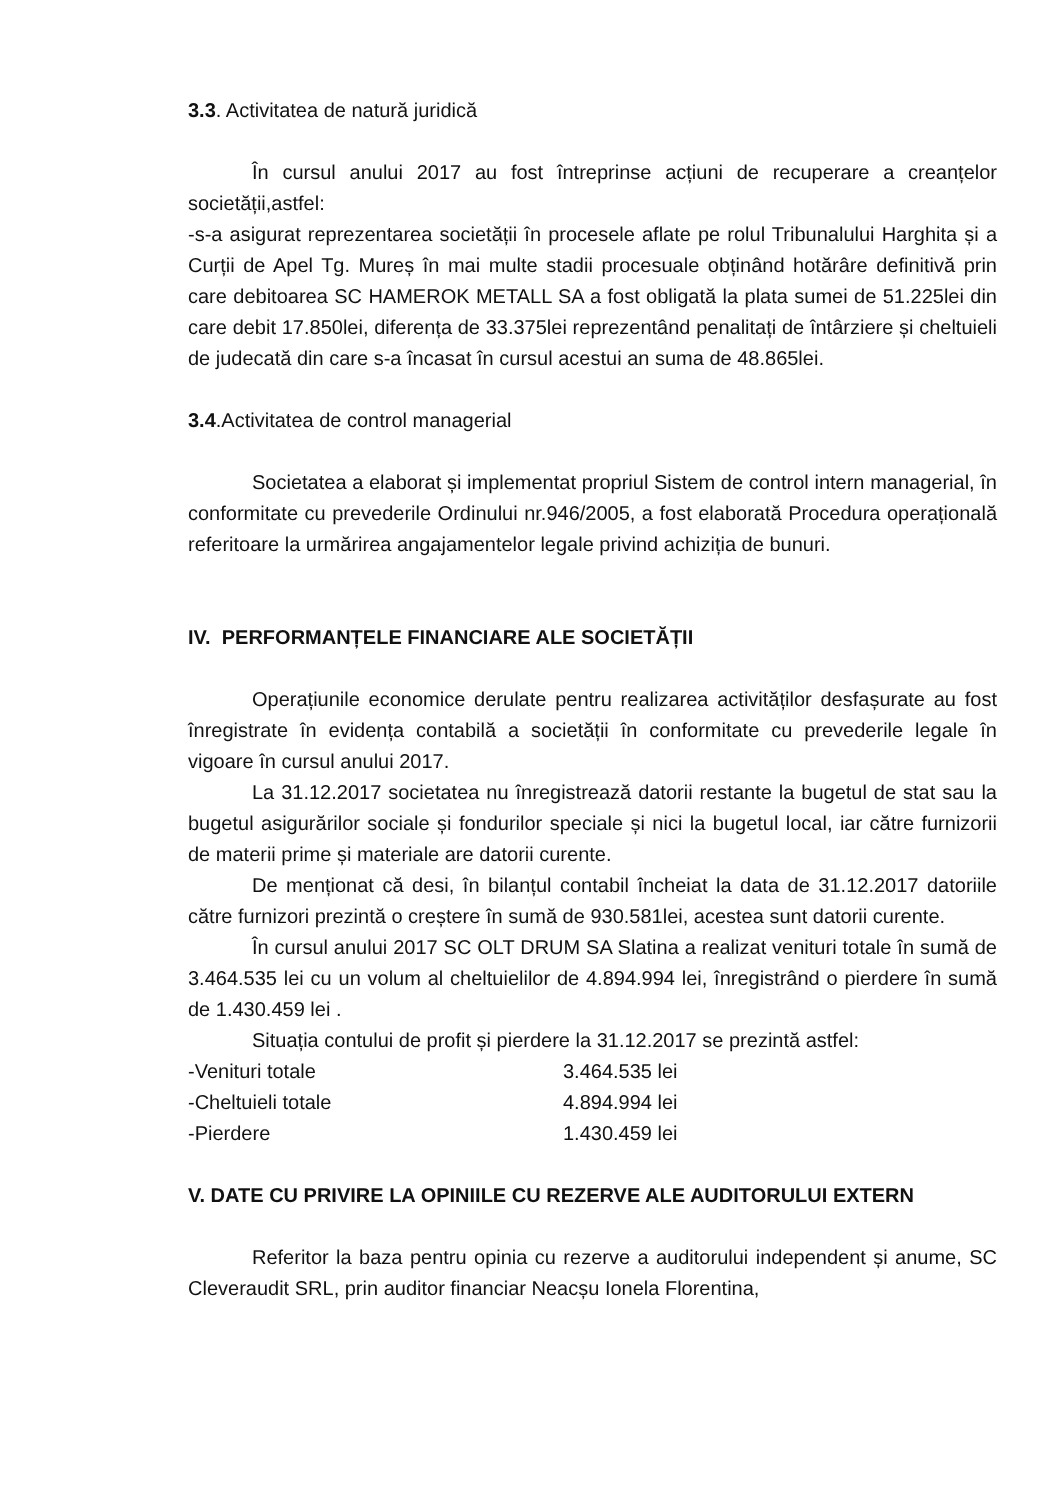3.3. Activitatea de natură juridică
În cursul anului 2017 au fost întreprinse acțiuni de recuperare a creanțelor societății,astfel:
-s-a asigurat reprezentarea societății în procesele aflate pe rolul Tribunalului Harghita și a Curții de Apel Tg. Mureș în mai multe stadii procesuale obținând hotărâre definitivă prin care debitoarea SC HAMEROK METALL SA a fost obligată la plata sumei de 51.225lei din care debit 17.850lei, diferența de 33.375lei reprezentând penalitați de întârziere și cheltuieli de judecată din care s-a încasat în cursul acestui an suma de 48.865lei.
3.4.Activitatea de control managerial
Societatea a elaborat și implementat propriul Sistem de control intern managerial, în conformitate cu prevederile Ordinului nr.946/2005, a fost elaborată Procedura operațională referitoare la urmărirea angajamentelor legale privind achiziția de bunuri.
IV. PERFORMANȚELE FINANCIARE ALE SOCIETĂȚII
Operațiunile economice derulate pentru realizarea activităților desfașurate au fost înregistrate în evidența contabilă a societății în conformitate cu prevederile legale în vigoare în cursul anului 2017.
La 31.12.2017 societatea nu înregistrează datorii restante la bugetul de stat sau la bugetul asigurărilor sociale și fondurilor speciale și nici la bugetul local, iar către furnizorii de materii prime și materiale are datorii curente.
De menționat că desi, în bilanțul contabil încheiat la data de 31.12.2017 datoriile către furnizori prezintă o creștere în sumă de 930.581lei, acestea sunt datorii curente.
În cursul anului 2017 SC OLT DRUM SA Slatina a realizat venituri totale în sumă de 3.464.535 lei cu un volum al cheltuielilor de 4.894.994 lei, înregistrând o pierdere în sumă de 1.430.459 lei .
Situația contului de profit și pierdere la 31.12.2017 se prezintă astfel:
| -Venituri totale | 3.464.535 lei |
| -Cheltuieli totale | 4.894.994 lei |
| -Pierdere | 1.430.459 lei |
V. DATE CU PRIVIRE LA OPINIILE CU REZERVE ALE AUDITORULUI EXTERN
Referitor la baza pentru opinia cu rezerve a auditorului independent și anume, SC Cleveraudit SRL, prin auditor financiar Neacșu Ionela Florentina,